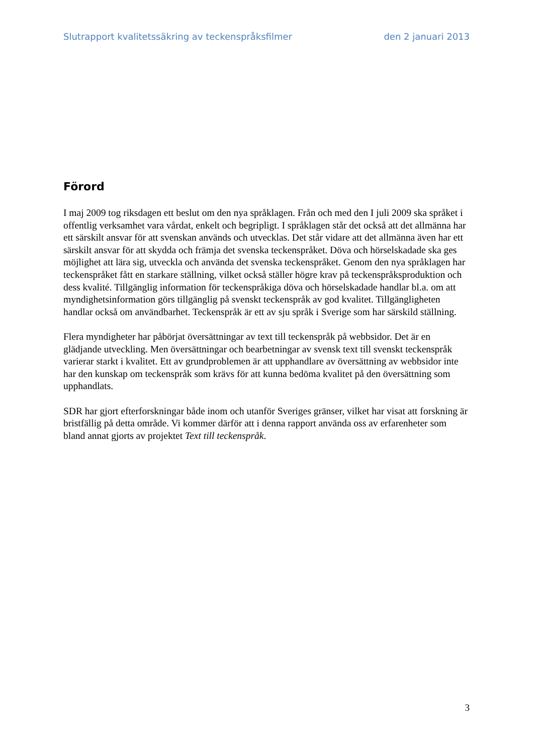Slutrapport kvalitetssäkring av teckenspråksfilmer den 2 januari 2013
Förord
I maj 2009 tog riksdagen ett beslut om den nya språklagen. Från och med den I juli 2009 ska språket i offentlig verksamhet vara vårdat, enkelt och begripligt. I språklagen står det också att det allmänna har ett särskilt ansvar för att svenskan används och utvecklas. Det står vidare att det allmänna även har ett särskilt ansvar för att skydda och främja det svenska teckenspråket. Döva och hörselskadade ska ges möjlighet att lära sig, utveckla och använda det svenska teckenspråket. Genom den nya språklagen har teckenspråket fått en starkare ställning, vilket också ställer högre krav på teckenspråksproduktion och dess kvalité. Tillgänglig information för teckenspråkiga döva och hörselskadade handlar bl.a. om att myndighetsinformation görs tillgänglig på svenskt teckenspråk av god kvalitet. Tillgängligheten handlar också om användbarhet. Teckenspråk är ett av sju språk i Sverige som har särskild ställning.
Flera myndigheter har påbörjat översättningar av text till teckenspråk på webbsidor. Det är en glädjande utveckling. Men översättningar och bearbetningar av svensk text till svenskt teckenspråk varierar starkt i kvalitet. Ett av grundproblemen är att upphandlare av översättning av webbsidor inte har den kunskap om teckenspråk som krävs för att kunna bedöma kvalitet på den översättning som upphandlats.
SDR har gjort efterforskningar både inom och utanför Sveriges gränser, vilket har visat att forskning är bristfällig på detta område. Vi kommer därför att i denna rapport använda oss av erfarenheter som bland annat gjorts av projektet Text till teckenspråk.
3